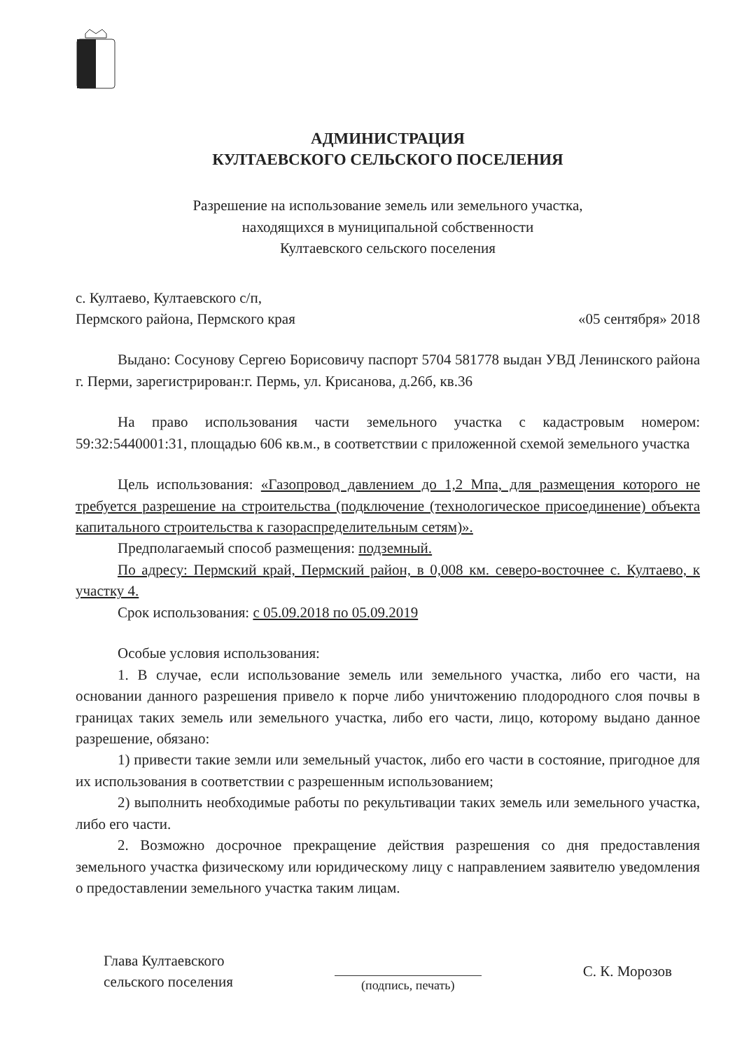АДМИНИСТРАЦИЯ
КУЛТАЕВСКОГО СЕЛЬСКОГО ПОСЕЛЕНИЯ
Разрешение на использование земель или земельного участка,
находящихся в муниципальной собственности
Култаевского сельского поселения
с. Култаево, Култаевского с/п,
Пермского района, Пермского края
«05 сентября» 2018
Выдано: Сосунову Сергею Борисовичу паспорт 5704 581778 выдан УВД Ленинского района г. Перми, зарегистрирован:г. Пермь, ул. Крисанова, д.26б, кв.36
На право использования части земельного участка с кадастровым номером: 59:32:5440001:31, площадью 606 кв.м., в соответствии с приложенной схемой земельного участка
Цель использования: «Газопровод давлением до 1,2 Мпа, для размещения которого не требуется разрешение на строительства (подключение (технологическое присоединение) объекта капитального строительства к газораспределительным сетям)».
Предполагаемый способ размещения: подземный.
По адресу: Пермский край, Пермский район, в 0,008 км. северо-восточнее с. Култаево, к участку 4.
Срок использования: с 05.09.2018 по 05.09.2019
Особые условия использования:
1. В случае, если использование земель или земельного участка, либо его части, на основании данного разрешения привело к порче либо уничтожению плодородного слоя почвы в границах таких земель или земельного участка, либо его части, лицо, которому выдано данное разрешение, обязано:
1) привести такие земли или земельный участок, либо его части в состояние, пригодное для их использования в соответствии с разрешенным использованием;
2) выполнить необходимые работы по рекультивации таких земель или земельного участка, либо его части.
2. Возможно досрочное прекращение действия разрешения со дня предоставления земельного участка физическому или юридическому лицу с направлением заявителю уведомления о предоставлении земельного участка таким лицам.
Глава Култаевского
сельского поселения
(подпись, печать)
С. К. Морозов